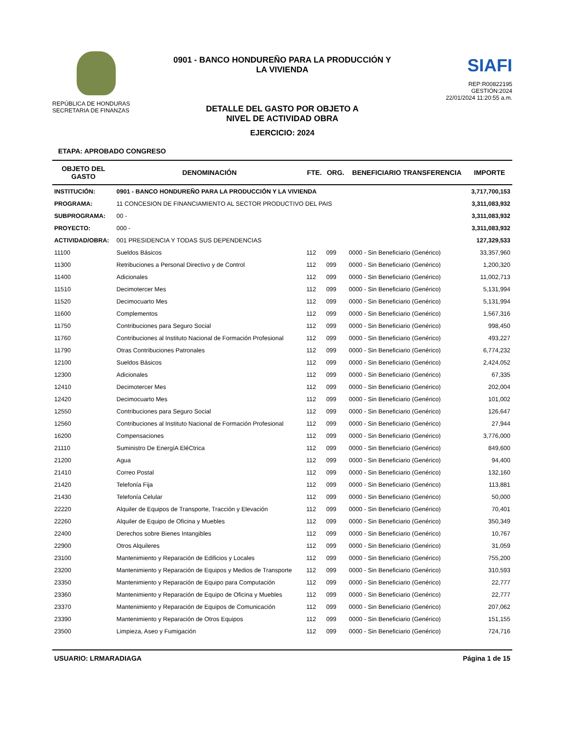REPÚBLICA DE HONDURAS
SECRETARIA DE FINANZAS
0901 - BANCO HONDUREÑO PARA LA PRODUCCIÓN Y
LA VIVIENDA
DETALLE DEL GASTO POR OBJETO A
NIVEL DE ACTIVIDAD OBRA
EJERCICIO: 2024
SIAFI
REP:R00822195
GESTIÓN:2024
22/01/2024 11:20:55 a.m.
ETAPA: APROBADO CONGRESO
| OBJETO DEL GASTO | DENOMINACIÓN | FTE. | ORG. | BENEFICIARIO TRANSFERENCIA | IMPORTE |
| --- | --- | --- | --- | --- | --- |
| INSTITUCIÓN: | 0901 - BANCO HONDUREÑO PARA LA PRODUCCIÓN Y LA VIVIENDA | | | | 3,717,700,153 |
| PROGRAMA: | 11 CONCESION DE FINANCIAMIENTO AL SECTOR PRODUCTIVO DEL PAIS | | | | 3,311,083,932 |
| SUBPROGRAMA: | 00 - | | | | 3,311,083,932 |
| PROYECTO: | 000 - | | | | 3,311,083,932 |
| ACTIVIDAD/OBRA: | 001 PRESIDENCIA Y TODAS SUS DEPENDENCIAS | | | | 127,329,533 |
| 11100 | Sueldos Básicos | 112 | 099 | 0000 - Sin Beneficiario (Genérico) | 33,357,960 |
| 11300 | Retribuciones a Personal Directivo y de Control | 112 | 099 | 0000 - Sin Beneficiario (Genérico) | 1,200,320 |
| 11400 | Adicionales | 112 | 099 | 0000 - Sin Beneficiario (Genérico) | 11,002,713 |
| 11510 | Decimotercer Mes | 112 | 099 | 0000 - Sin Beneficiario (Genérico) | 5,131,994 |
| 11520 | Decimocuarto Mes | 112 | 099 | 0000 - Sin Beneficiario (Genérico) | 5,131,994 |
| 11600 | Complementos | 112 | 099 | 0000 - Sin Beneficiario (Genérico) | 1,567,316 |
| 11750 | Contribuciones para Seguro Social | 112 | 099 | 0000 - Sin Beneficiario (Genérico) | 998,450 |
| 11760 | Contribuciones al Instituto Nacional de Formación Profesional | 112 | 099 | 0000 - Sin Beneficiario (Genérico) | 493,227 |
| 11790 | Otras Contribuciones Patronales | 112 | 099 | 0000 - Sin Beneficiario (Genérico) | 6,774,232 |
| 12100 | Sueldos Básicos | 112 | 099 | 0000 - Sin Beneficiario (Genérico) | 2,424,052 |
| 12300 | Adicionales | 112 | 099 | 0000 - Sin Beneficiario (Genérico) | 67,335 |
| 12410 | Decimotercer Mes | 112 | 099 | 0000 - Sin Beneficiario (Genérico) | 202,004 |
| 12420 | Decimocuarto Mes | 112 | 099 | 0000 - Sin Beneficiario (Genérico) | 101,002 |
| 12550 | Contribuciones para Seguro Social | 112 | 099 | 0000 - Sin Beneficiario (Genérico) | 126,647 |
| 12560 | Contribuciones al Instituto Nacional de Formación Profesional | 112 | 099 | 0000 - Sin Beneficiario (Genérico) | 27,944 |
| 16200 | Compensaciones | 112 | 099 | 0000 - Sin Beneficiario (Genérico) | 3,776,000 |
| 21110 | Suministro De EnergíA EléCtrica | 112 | 099 | 0000 - Sin Beneficiario (Genérico) | 849,600 |
| 21200 | Agua | 112 | 099 | 0000 - Sin Beneficiario (Genérico) | 94,400 |
| 21410 | Correo Postal | 112 | 099 | 0000 - Sin Beneficiario (Genérico) | 132,160 |
| 21420 | Telefonía Fija | 112 | 099 | 0000 - Sin Beneficiario (Genérico) | 113,881 |
| 21430 | Telefonía Celular | 112 | 099 | 0000 - Sin Beneficiario (Genérico) | 50,000 |
| 22220 | Alquiler de Equipos de Transporte, Tracción y Elevación | 112 | 099 | 0000 - Sin Beneficiario (Genérico) | 70,401 |
| 22260 | Alquiler de Equipo de Oficina y Muebles | 112 | 099 | 0000 - Sin Beneficiario (Genérico) | 350,349 |
| 22400 | Derechos sobre Bienes Intangibles | 112 | 099 | 0000 - Sin Beneficiario (Genérico) | 10,767 |
| 22900 | Otros Alquileres | 112 | 099 | 0000 - Sin Beneficiario (Genérico) | 31,059 |
| 23100 | Mantenimiento y Reparación de Edificios y Locales | 112 | 099 | 0000 - Sin Beneficiario (Genérico) | 755,200 |
| 23200 | Mantenimiento y Reparación de Equipos y Medios de Transporte | 112 | 099 | 0000 - Sin Beneficiario (Genérico) | 310,593 |
| 23350 | Mantenimiento y Reparación de Equipo para Computación | 112 | 099 | 0000 - Sin Beneficiario (Genérico) | 22,777 |
| 23360 | Mantenimiento y Reparación de Equipo de Oficina y Muebles | 112 | 099 | 0000 - Sin Beneficiario (Genérico) | 22,777 |
| 23370 | Mantenimiento y Reparación de Equipos de Comunicación | 112 | 099 | 0000 - Sin Beneficiario (Genérico) | 207,062 |
| 23390 | Mantenimiento y Reparación de Otros Equipos | 112 | 099 | 0000 - Sin Beneficiario (Genérico) | 151,155 |
| 23500 | Limpieza, Aseo y Fumigación | 112 | 099 | 0000 - Sin Beneficiario (Genérico) | 724,716 |
USUARIO: LRMARADIAGA Página 1 de 15